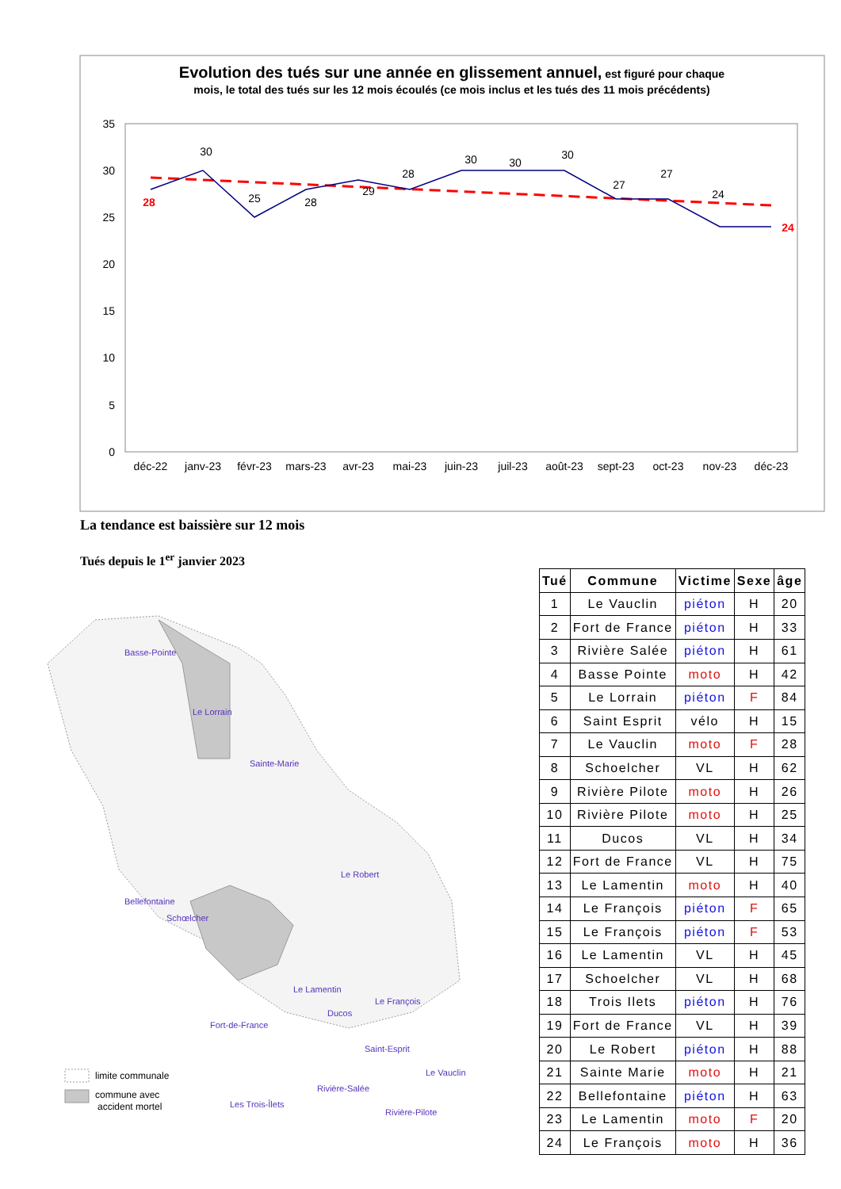Evolution des tués sur une année en glissement annuel, est figuré pour chaque
mois, le total des tués sur les 12 mois écoulés (ce mois inclus et les tués des 11 mois précédents)
35
30
25
20
15
10
5
0
déc-22
janv-23
févr-23
mars-23
avr-23
mai-23
juin-23
juil-23
août-23
sept-23
oct-23
nov-23
déc-23
28
30
25
28
29
28
30
30
30
27
27
24
24
La tendance est baissière sur 12 mois
Tués depuis le 1<sup>er</sup> janvier 2023
Basse-Pointe
Le Lorrain
Sainte-Marie
Le Robert
Bellefontaine
Schœlcher
Le Lamentin
Le François
Fort-de-France
Ducos
Saint-Esprit
Le Vauclin
Rivière-Salée
Les Trois-Îlets
Rivière-Pilote
limite communale
commune avec
accident mortel
| Tué | Commune | Victime | Sexe | âge |
| --- | --- | --- | --- | --- |
| 1 | Le Vauclin | piéton | H | 20 |
| 2 | Fort de France | piéton | H | 33 |
| 3 | Rivière Salée | piéton | H | 61 |
| 4 | Basse Pointe | moto | H | 42 |
| 5 | Le Lorrain | piéton | F | 84 |
| 6 | Saint Esprit | vélo | H | 15 |
| 7 | Le Vauclin | moto | F | 28 |
| 8 | Schoelcher | VL | H | 62 |
| 9 | Rivière Pilote | moto | H | 26 |
| 10 | Rivière Pilote | moto | H | 25 |
| 11 | Ducos | VL | H | 34 |
| 12 | Fort de France | VL | H | 75 |
| 13 | Le Lamentin | moto | H | 40 |
| 14 | Le François | piéton | F | 65 |
| 15 | Le François | piéton | F | 53 |
| 16 | Le Lamentin | VL | H | 45 |
| 17 | Schoelcher | VL | H | 68 |
| 18 | Trois Ilets | piéton | H | 76 |
| 19 | Fort de France | VL | H | 39 |
| 20 | Le Robert | piéton | H | 88 |
| 21 | Sainte Marie | moto | H | 21 |
| 22 | Bellefontaine | piéton | H | 63 |
| 23 | Le Lamentin | moto | F | 20 |
| 24 | Le François | moto | H | 36 |